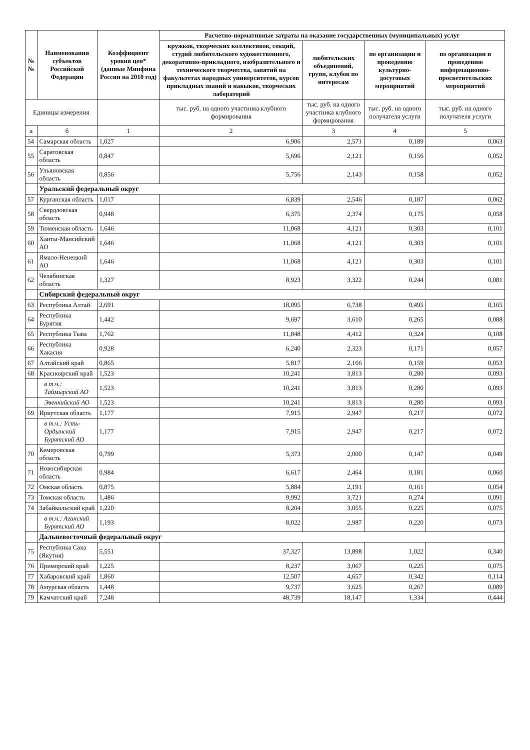| №№ | Наименования субъектов Российской Федерации | Коэффициент уровня цен* (данные Минфина России на 2010 год) | Расчетно-нормативные затраты на оказание государственных (муниципальных) услуг | | | |
| --- | --- | --- | --- | --- | --- | --- |
| | | | кружков, творческих коллективов, секций, студий любительского художественного, декоративно-прикладного, изобразительного и технического творчества, занятий на факультетах народных университетов, курсов прикладных знаний и навыков, творческих лабораторий | любительских объединений, групп, клубов по интересам | по организации и проведению культурно-досуговых мероприятий | по организации и проведению информационно-просветительских мероприятий |
| Единицы измерения | | | тыс. руб. на одного участника клубного формирования | тыс. руб. на одного участника клубного формирования | тыс. руб. на одного получателя услуги | тыс. руб. на одного получателя услуги |
| а | б | 1 | 2 | 3 | 4 | 5 |
| 54 | Самарская область | 1,027 | 6,906 | 2,571 | 0,189 | 0,063 |
| 55 | Саратовская область | 0,847 | 5,696 | 2,121 | 0,156 | 0,052 |
| 56 | Ульяновская область | 0,856 | 5,756 | 2,143 | 0,158 | 0,052 |
| | Уральский федеральный округ | | | | | |
| 57 | Курганская область | 1,017 | 6,839 | 2,546 | 0,187 | 0,062 |
| 58 | Свердловская область | 0,948 | 6,375 | 2,374 | 0,175 | 0,058 |
| 59 | Тюменская область | 1,646 | 11,068 | 4,121 | 0,303 | 0,101 |
| 60 | Ханты-Мансийский АО | 1,646 | 11,068 | 4,121 | 0,303 | 0,101 |
| 61 | Ямало-Ненецкий АО | 1,646 | 11,068 | 4,121 | 0,303 | 0,101 |
| 62 | Челябинская область | 1,327 | 8,923 | 3,322 | 0,244 | 0,081 |
| | Сибирский федеральный округ | | | | | |
| 63 | Республика Алтай | 2,691 | 18,095 | 6,738 | 0,495 | 0,165 |
| 64 | Республика Бурятия | 1,442 | 9,697 | 3,610 | 0,265 | 0,088 |
| 65 | Республика Тыва | 1,762 | 11,848 | 4,412 | 0,324 | 0,108 |
| 66 | Республика Хакасия | 0,928 | 6,240 | 2,323 | 0,171 | 0,057 |
| 67 | Алтайский край | 0,865 | 5,817 | 2,166 | 0,159 | 0,053 |
| 68 | Красноярский край | 1,523 | 10,241 | 3,813 | 0,280 | 0,093 |
| | в т.ч.: Таймырский АО | 1,523 | 10,241 | 3,813 | 0,280 | 0,093 |
| | Эвенкийский АО | 1,523 | 10,241 | 3,813 | 0,280 | 0,093 |
| 69 | Иркутская область | 1,177 | 7,915 | 2,947 | 0,217 | 0,072 |
| | в т.ч.: Усть-Ордынский Бурятский АО | 1,177 | 7,915 | 2,947 | 0,217 | 0,072 |
| 70 | Кемеровская область | 0,799 | 5,373 | 2,000 | 0,147 | 0,049 |
| 71 | Новосибирская область | 0,984 | 6,617 | 2,464 | 0,181 | 0,060 |
| 72 | Омская область | 0,875 | 5,884 | 2,191 | 0,161 | 0,054 |
| 73 | Томская область | 1,486 | 9,992 | 3,721 | 0,274 | 0,091 |
| 74 | Забайкальский край | 1,220 | 8,204 | 3,055 | 0,225 | 0,075 |
| | в т.ч.: Агинский Бурятский АО | 1,193 | 8,022 | 2,987 | 0,220 | 0,073 |
| | Дальневосточный федеральный округ | | | | | |
| 75 | Республика Саха (Якутия) | 5,551 | 37,327 | 13,898 | 1,022 | 0,340 |
| 76 | Приморский край | 1,225 | 8,237 | 3,067 | 0,225 | 0,075 |
| 77 | Хабаровский край | 1,860 | 12,507 | 4,657 | 0,342 | 0,114 |
| 78 | Амурская область | 1,448 | 9,737 | 3,625 | 0,267 | 0,089 |
| 79 | Камчатский край | 7,248 | 48,739 | 18,147 | 1,334 | 0,444 |